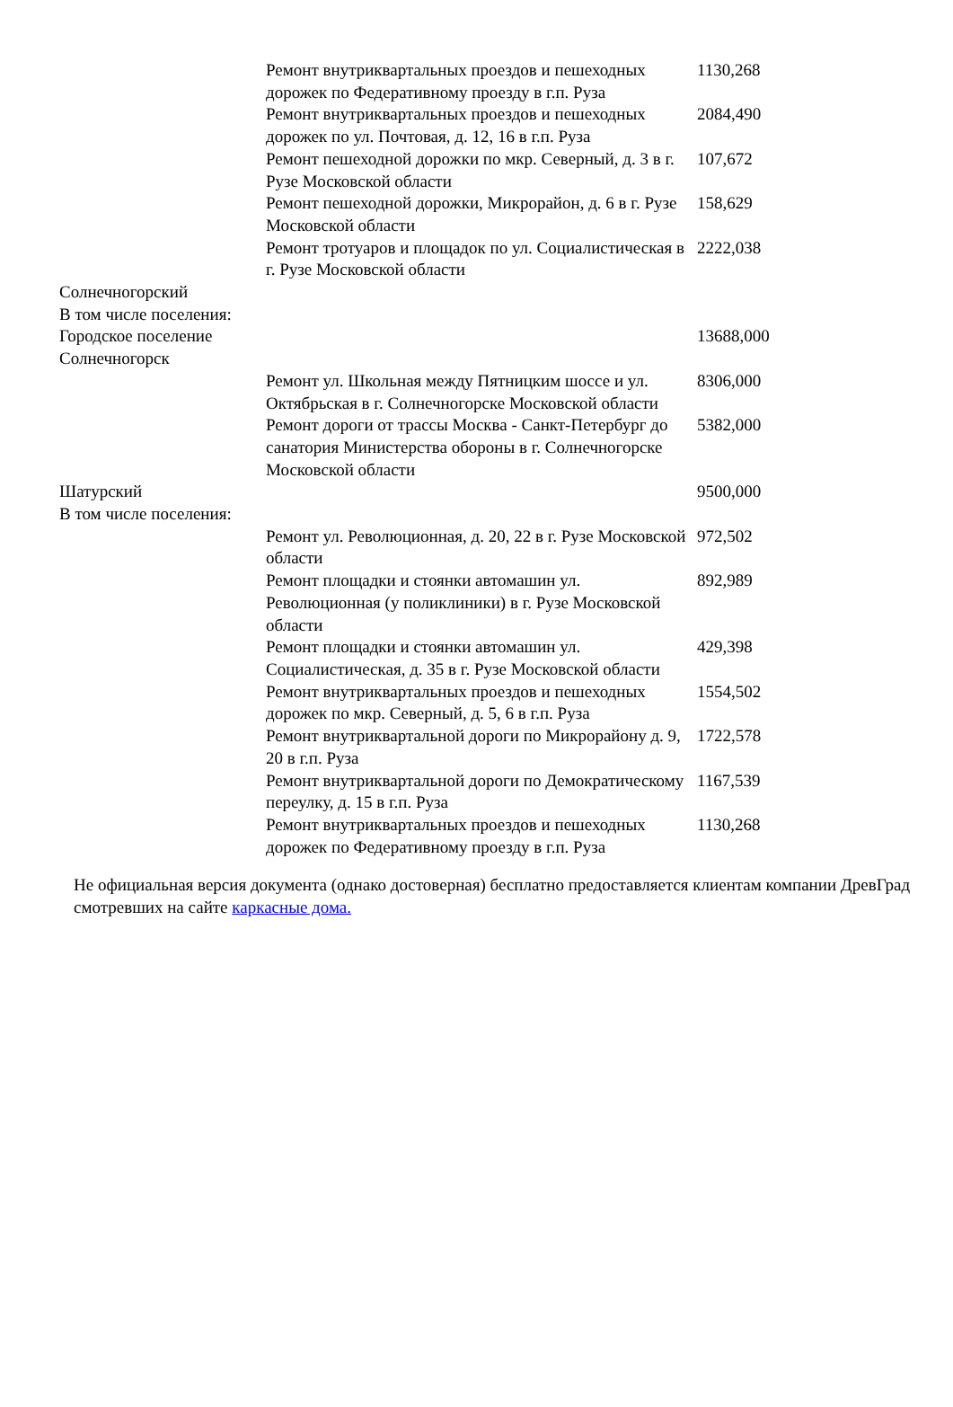| | Ремонт внутриквартальных проездов и пешеходных дорожек по Федеративному проезду в г.п. Руза | 1130,268 |
| | Ремонт внутриквартальных проездов и пешеходных дорожек по ул. Почтовая, д. 12, 16 в г.п. Руза | 2084,490 |
| | Ремонт пешеходной дорожки по мкр. Северный, д. 3 в г. Рузе Московской области | 107,672 |
| | Ремонт пешеходной дорожки, Микрорайон, д. 6 в г. Рузе Московской области | 158,629 |
| | Ремонт тротуаров и площадок по ул. Социалистическая в г. Рузе Московской области | 2222,038 |
| Солнечногорский В том числе поселения: | | |
| Городское поселение Солнечногорск | | 13688,000 |
| | Ремонт ул. Школьная между Пятницким шоссе и ул. Октябрьская в г. Солнечногорске Московской области | 8306,000 |
| | Ремонт дороги от трассы Москва - Санкт-Петербург до санатория Министерства обороны в г. Солнечногорске Московской области | 5382,000 |
| Шатурский В том числе поселения: | | 9500,000 |
| | Ремонт ул. Революционная, д. 20, 22 в г. Рузе Московской области | 972,502 |
| | Ремонт площадки и стоянки автомашин ул. Революционная (у поликлиники) в г. Рузе Московской области | 892,989 |
| | Ремонт площадки и стоянки автомашин ул. Социалистическая, д. 35 в г. Рузе Московской области | 429,398 |
| | Ремонт внутриквартальных проездов и пешеходных дорожек по мкр. Северный, д. 5, 6 в г.п. Руза | 1554,502 |
| | Ремонт внутриквартальной дороги по Микрорайону д. 9, 20 в г.п. Руза | 1722,578 |
| | Ремонт внутриквартальной дороги по Демократическому переулку, д. 15 в г.п. Руза | 1167,539 |
| | Ремонт внутриквартальных проездов и пешеходных дорожек по Федеративному проезду в г.п. Руза | 1130,268 |
Не официальная версия документа (однако достоверная) бесплатно предоставляется клиентам компании ДревГрад смотревших на сайте каркасные дома.